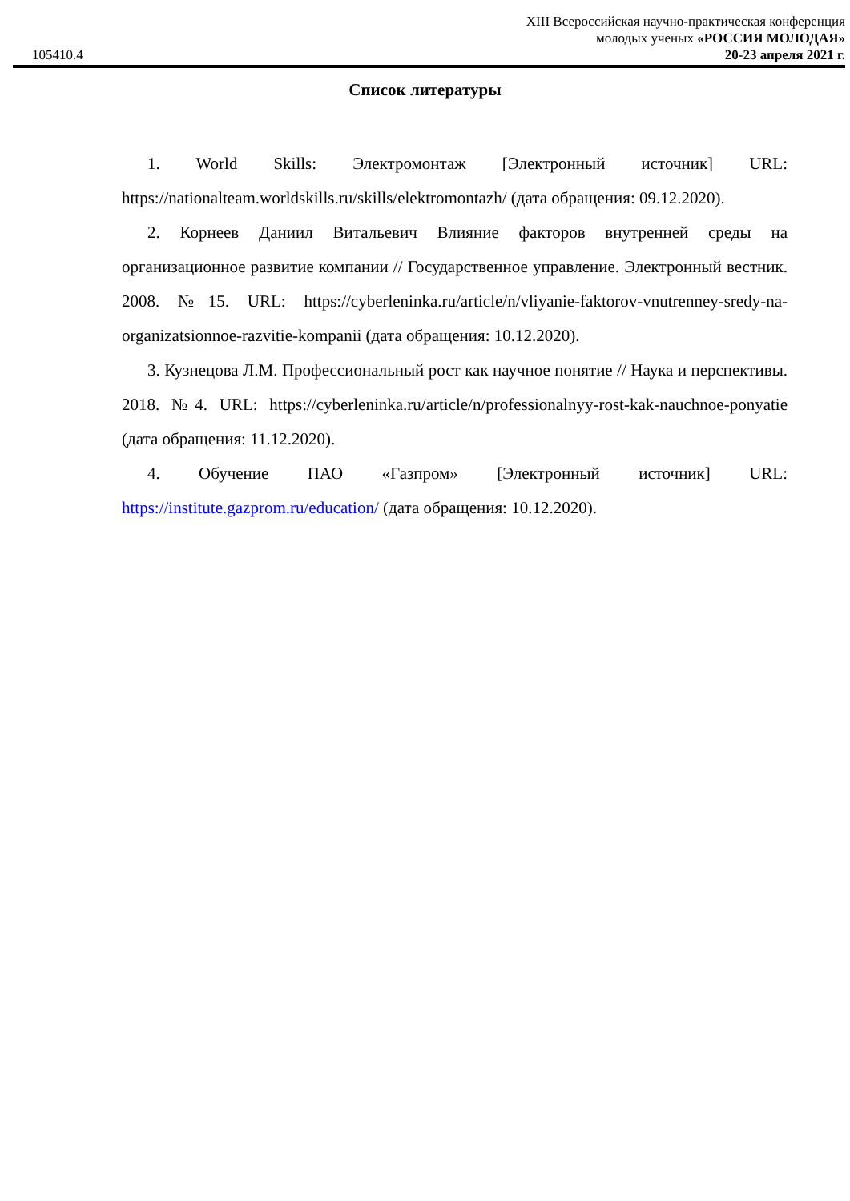105410.4
XIII Всероссийская научно-практическая конференция
молодых ученых «РОССИЯ МОЛОДАЯ»
20-23 апреля 2021 г.
Список литературы
1. World Skills: Электромонтаж [Электронный источник] URL: https://nationalteam.worldskills.ru/skills/elektromontazh/ (дата обращения: 09.12.2020).
2. Корнеев Даниил Витальевич Влияние факторов внутренней среды на организационное развитие компании // Государственное управление. Электронный вестник. 2008. №15. URL: https://cyberleninka.ru/article/n/vliyanie-faktorov-vnutrenney-sredy-na-organizatsionnoe-razvitie-kompanii (дата обращения: 10.12.2020).
3. Кузнецова Л.М. Профессиональный рост как научное понятие // Наука и перспективы. 2018. №4. URL: https://cyberleninka.ru/article/n/professionalnyy-rost-kak-nauchnoe-ponyatie (дата обращения: 11.12.2020).
4. Обучение ПАО «Газпром» [Электронный источник] URL: https://institute.gazprom.ru/education/ (дата обращения: 10.12.2020).